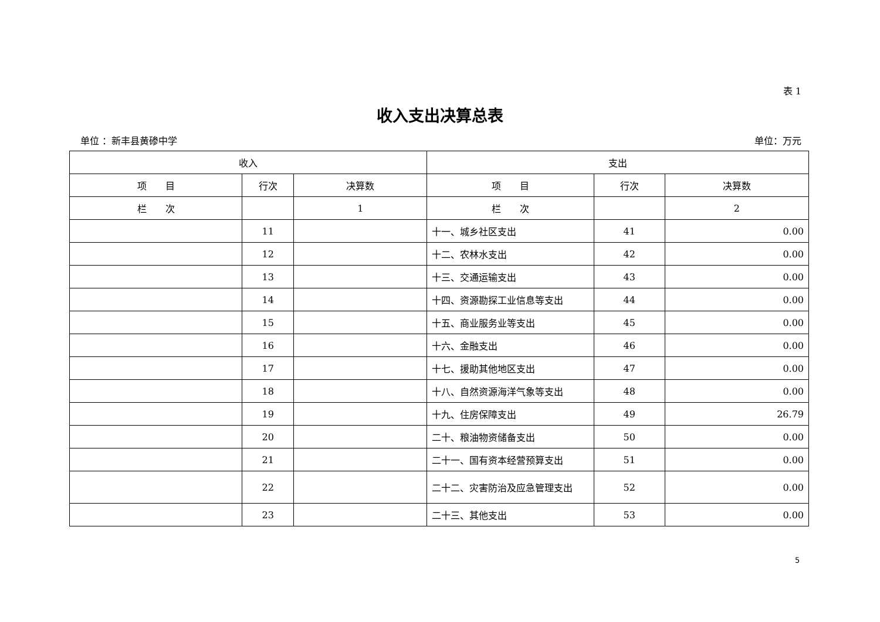表 1
收入支出决算总表
单位 ：新丰县黄碜中学 单位：万元
| 收入 | | | 支出 | | |
| --- | --- | --- | --- | --- | --- |
| 项 目 | 行次 | 决算数 | 项 目 | 行次 | 决算数 |
| 栏 次 | | 1 | 栏 次 | | 2 |
| | 11 | | 十一、城乡社区支出 | 41 | 0.00 |
| | 12 | | 十二、农林水支出 | 42 | 0.00 |
| | 13 | | 十三、交通运输支出 | 43 | 0.00 |
| | 14 | | 十四、资源勘探工业信息等支出 | 44 | 0.00 |
| | 15 | | 十五、商业服务业等支出 | 45 | 0.00 |
| | 16 | | 十六、金融支出 | 46 | 0.00 |
| | 17 | | 十七、援助其他地区支出 | 47 | 0.00 |
| | 18 | | 十八、自然资源海洋气象等支出 | 48 | 0.00 |
| | 19 | | 十九、住房保障支出 | 49 | 26.79 |
| | 20 | | 二十、粮油物资储备支出 | 50 | 0.00 |
| | 21 | | 二十一、国有资本经营预算支出 | 51 | 0.00 |
| | 22 | | 二十二、灾害防治及应急管理支出 | 52 | 0.00 |
| | 23 | | 二十三、其他支出 | 53 | 0.00 |
5